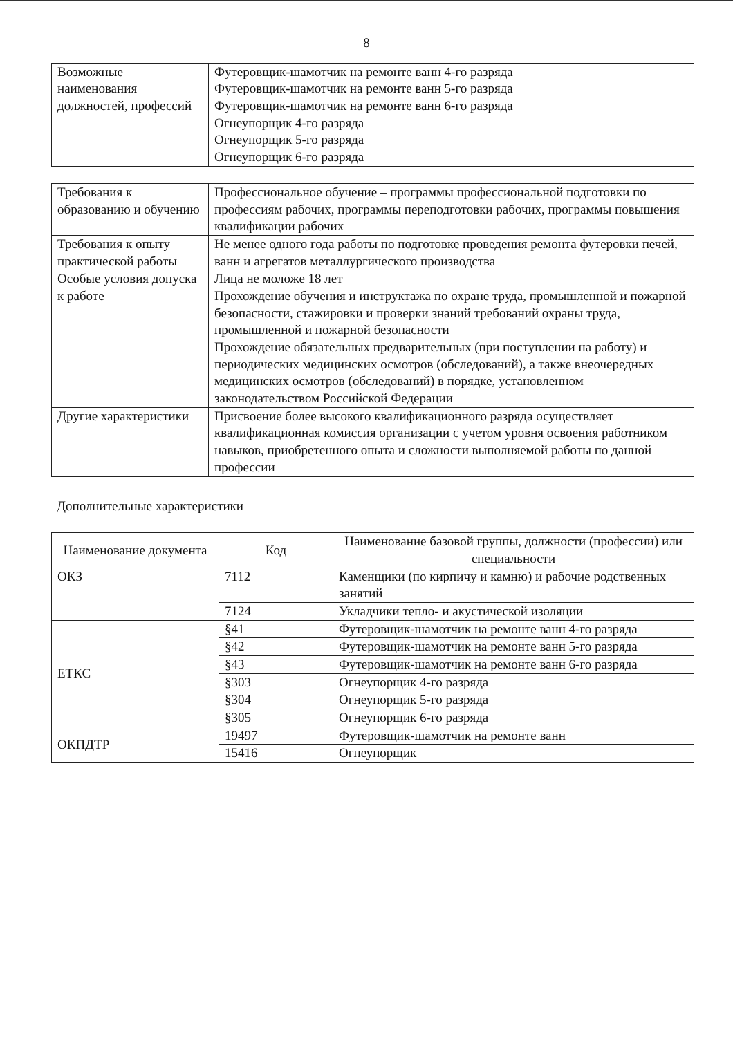8
| Возможные наименования должностей, профессий | Футеровщик-шамотчик на ремонте ванн 4-го разряда Футеровщик-шамотчик на ремонте ванн 5-го разряда Футеровщик-шамотчик на ремонте ванн 6-го разряда Огнеупорщик 4-го разряда Огнеупорщик 5-го разряда Огнеупорщик 6-го разряда |
| Требования к образованию и обучению | Профессиональное обучение – программы профессиональной подготовки по профессиям рабочих, программы переподготовки рабочих, программы повышения квалификации рабочих |
| Требования к опыту практической работы | Не менее одного года работы по подготовке проведения ремонта футеровки печей, ванн и агрегатов металлургического производства |
| Особые условия допуска к работе | Лица не моложе 18 лет Прохождение обучения и инструктажа по охране труда, промышленной и пожарной безопасности, стажировки и проверки знаний требований охраны труда, промышленной и пожарной безопасности Прохождение обязательных предварительных (при поступлении на работу) и периодических медицинских осмотров (обследований), а также внеочередных медицинских осмотров (обследований) в порядке, установленном законодательством Российской Федерации |
| Другие характеристики | Присвоение более высокого квалификационного разряда осуществляет квалификационная комиссия организации с учетом уровня освоения работником навыков, приобретенного опыта и сложности выполняемой работы по данной профессии |
Дополнительные характеристики
| Наименование документа | Код | Наименование базовой группы, должности (профессии) или специальности |
| --- | --- | --- |
| ОКЗ | 7112 | Каменщики (по кирпичу и камню) и рабочие родственных занятий |
| | 7124 | Укладчики тепло- и акустической изоляции |
| ЕТКС | §41 | Футеровщик-шамотчик на ремонте ванн 4-го разряда |
| | §42 | Футеровщик-шамотчик на ремонте ванн 5-го разряда |
| | §43 | Футеровщик-шамотчик на ремонте ванн 6-го разряда |
| | §303 | Огнеупорщик 4-го разряда |
| | §304 | Огнеупорщик 5-го разряда |
| | §305 | Огнеупорщик 6-го разряда |
| ОКПДТР | 19497 | Футеровщик-шамотчик на ремонте ванн |
| | 15416 | Огнеупорщик |